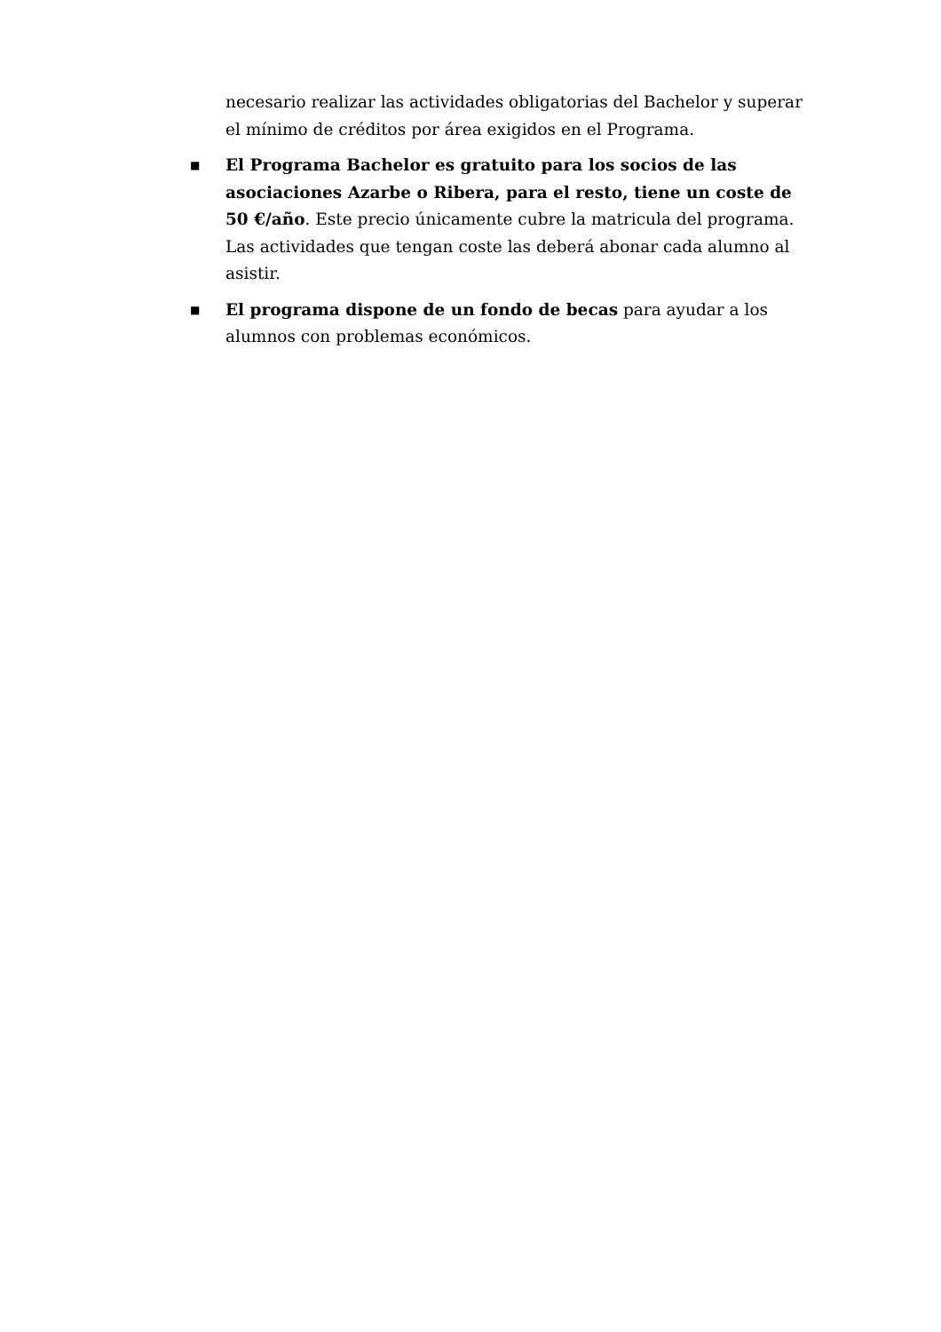necesario realizar las actividades obligatorias del Bachelor y superar el mínimo de créditos por área exigidos en el Programa.
■
El Programa Bachelor es gratuito para los socios de las asociaciones Azarbe o Ribera, para el resto, tiene un coste de 50 €/año. Este precio únicamente cubre la matricula del programa. Las actividades que tengan coste las deberá abonar cada alumno al asistir.
■
El programa dispone de un fondo de becas para ayudar a los alumnos con problemas económicos.